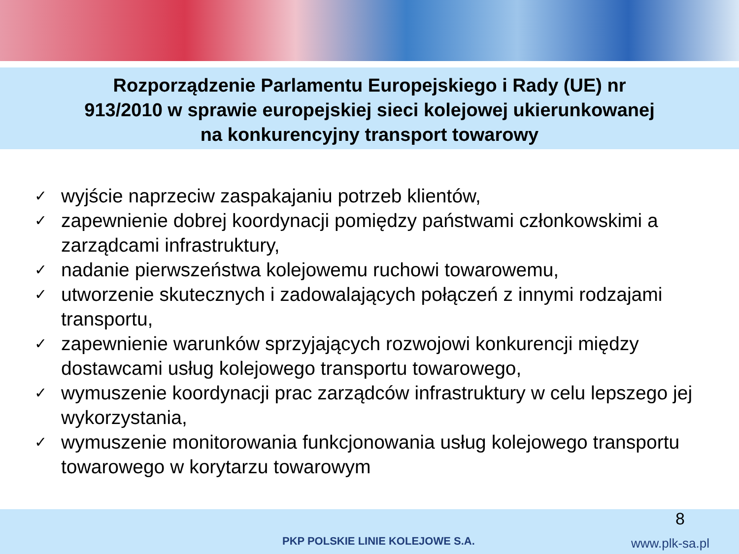Rozporządzenie Parlamentu Europejskiego i Rady (UE) nr
913/2010 w sprawie europejskiej sieci kolejowej ukierunkowanej
na konkurencyjny transport towarowy
✓ wyjście naprzeciw zaspakajaniu potrzeb klientów,
✓ zapewnienie dobrej koordynacji pomiędzy państwami członkowskimi a zarządcami infrastruktury,
✓ nadanie pierwszeństwa kolejowemu ruchowi towarowemu,
✓ utworzenie skutecznych i zadowalających połączeń z innymi rodzajami transportu,
✓ zapewnienie warunków sprzyjających rozwojowi konkurencji między dostawcami usług kolejowego transportu towarowego,
✓ wymuszenie koordynacji prac zarządców infrastruktury w celu lepszego jej wykorzystania,
✓ wymuszenie monitorowania funkcjonowania usług kolejowego transportu towarowego w korytarzu towarowym
8
PKP POLSKIE LINIE KOLEJOWE S.A.
www.plk-sa.pl